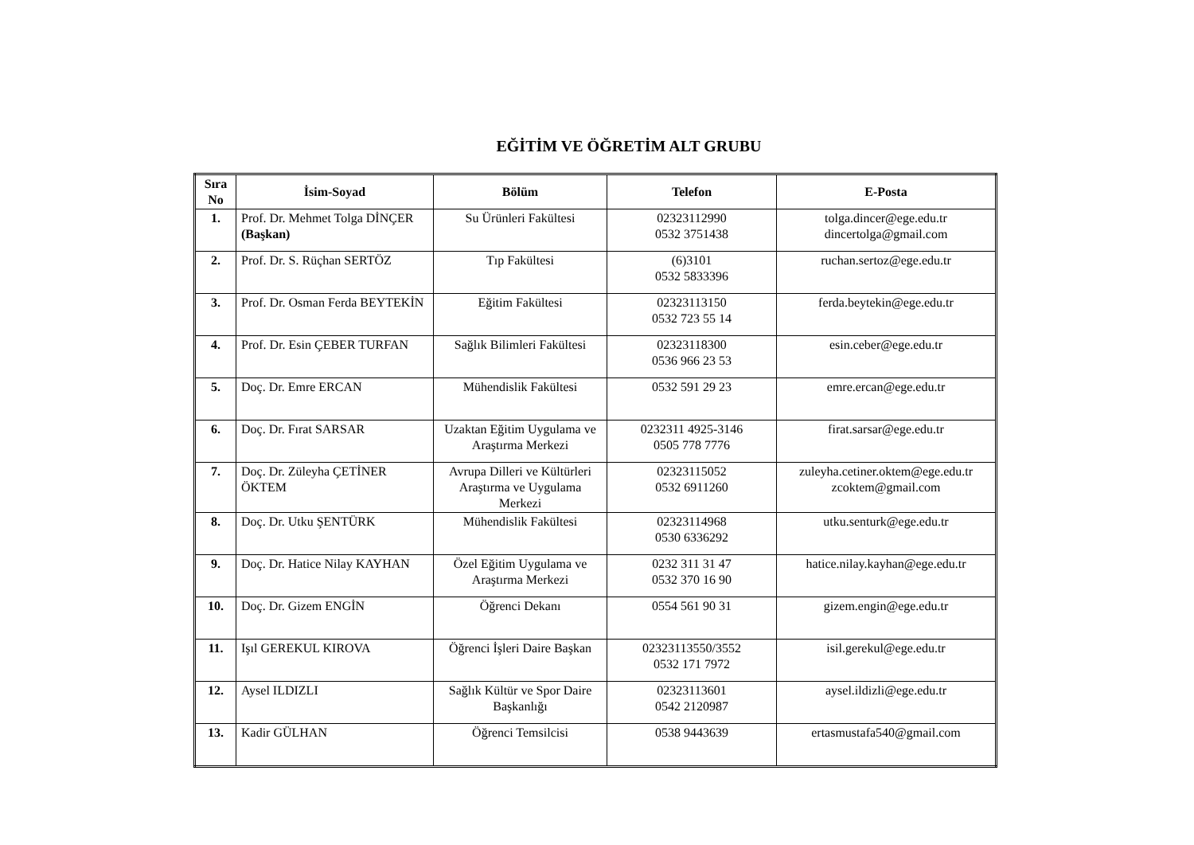EĞİTİM VE ÖĞRETİM ALT GRUBU
| Sıra No | İsim-Soyad | Bölüm | Telefon | E-Posta |
| --- | --- | --- | --- | --- |
| 1. | Prof. Dr. Mehmet Tolga DİNÇER (Başkan) | Su Ürünleri Fakültesi | 02323112990 0532 3751438 | tolga.dincer@ege.edu.tr dincertolga@gmail.com |
| 2. | Prof. Dr. S. Rüçhan SERTÖZ | Tıp Fakültesi | (6)3101 0532 5833396 | ruchan.sertoz@ege.edu.tr |
| 3. | Prof. Dr. Osman Ferda BEYTEKİN | Eğitim Fakültesi | 02323113150 0532 723 55 14 | ferda.beytekin@ege.edu.tr |
| 4. | Prof. Dr. Esin ÇEBER TURFAN | Sağlık Bilimleri Fakültesi | 02323118300 0536 966 23 53 | esin.ceber@ege.edu.tr |
| 5. | Doç. Dr. Emre ERCAN | Mühendislik Fakültesi | 0532 591 29 23 | emre.ercan@ege.edu.tr |
| 6. | Doç. Dr. Fırat SARSAR | Uzaktan Eğitim Uygulama ve Araştırma Merkezi | 0232311 4925-3146 0505 778 7776 | firat.sarsar@ege.edu.tr |
| 7. | Doç. Dr. Züleyha ÇETİNER ÖKTEM | Avrupa Dilleri ve Kültürleri Araştırma ve Uygulama Merkezi | 02323115052 0532 6911260 | zuleyha.cetiner.oktem@ege.edu.tr zcoktem@gmail.com |
| 8. | Doç. Dr. Utku ŞENTÜRK | Mühendislik Fakültesi | 02323114968 0530 6336292 | utku.senturk@ege.edu.tr |
| 9. | Doç. Dr. Hatice Nilay KAYHAN | Özel Eğitim Uygulama ve Araştırma Merkezi | 0232 311 31 47 0532 370 16 90 | hatice.nilay.kayhan@ege.edu.tr |
| 10. | Doç. Dr. Gizem ENGİN | Öğrenci Dekanı | 0554 561 90 31 | gizem.engin@ege.edu.tr |
| 11. | Işıl GEREKUL KIROVA | Öğrenci İşleri Daire Başkan | 02323113550/3552 0532 171 7972 | isil.gerekul@ege.edu.tr |
| 12. | Aysel ILDIZLI | Sağlık Kültür ve Spor Daire Başkanlığı | 02323113601 0542 2120987 | aysel.ildizli@ege.edu.tr |
| 13. | Kadir GÜLHAN | Öğrenci Temsilcisi | 0538 9443639 | ertasmustafa540@gmail.com |